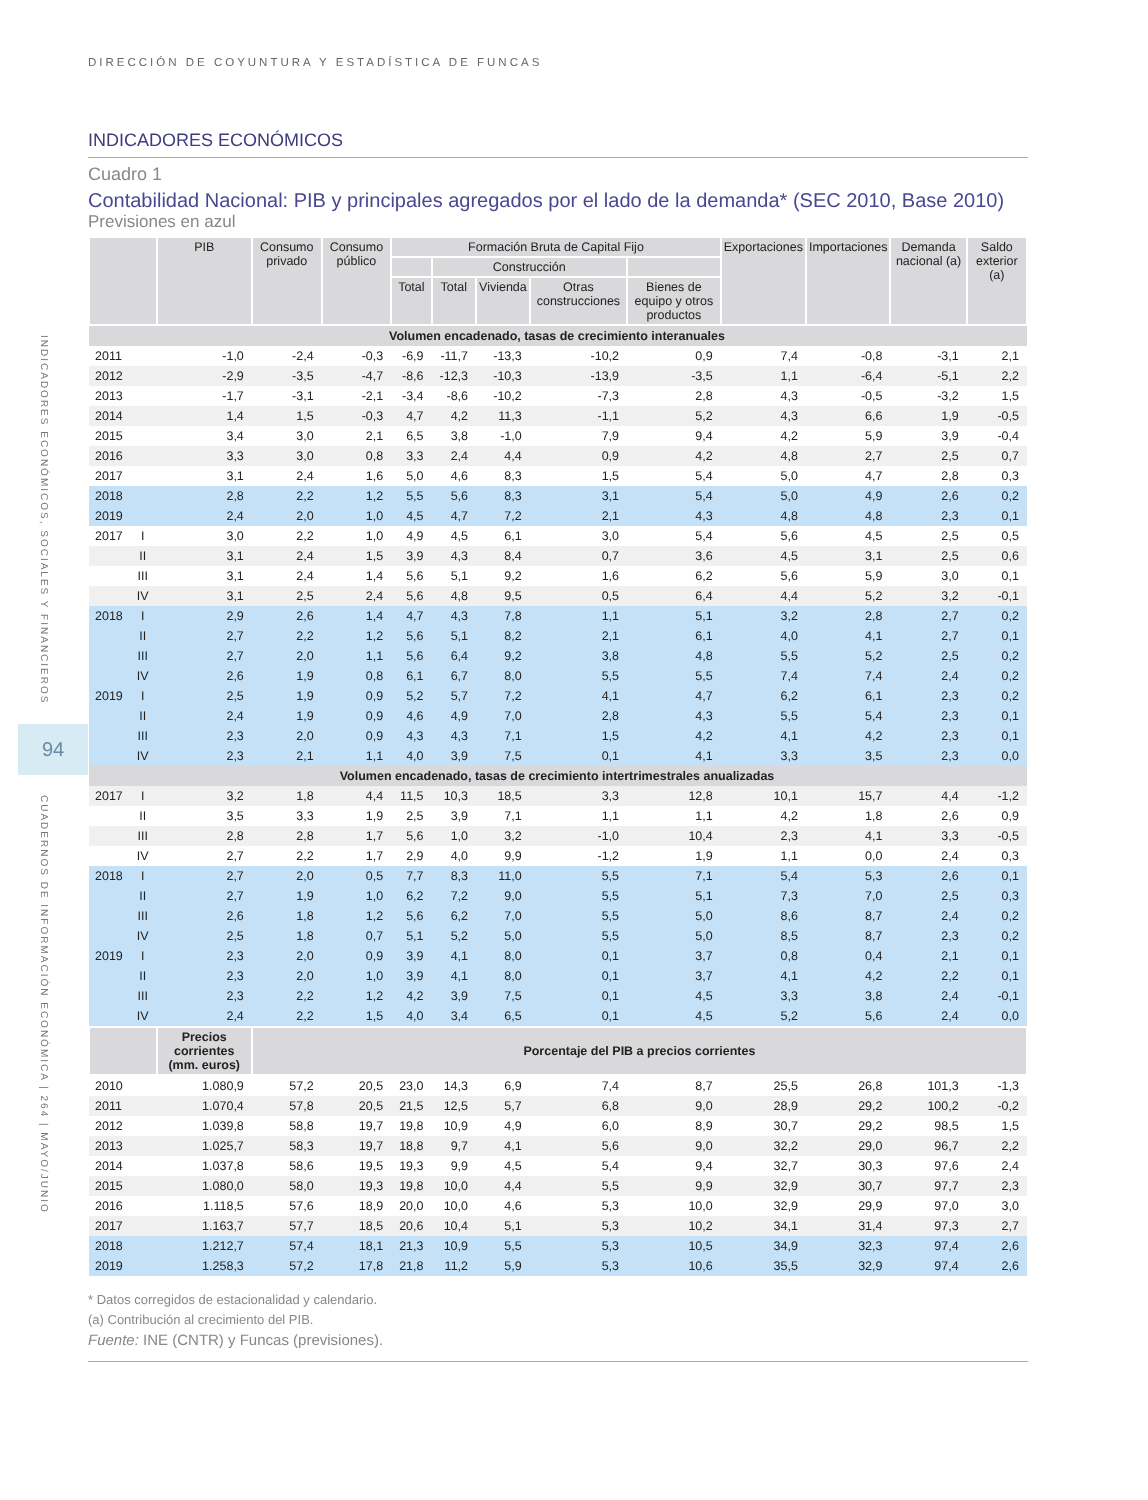INDICADORES ECONÓMICOS, SOCIALES Y FINANCIEROS
94
CUADERNOS DE INFORMACIÓN ECONÓMICA | 264 | MAYO/JUNIO
DIRECCIÓN DE COYUNTURA Y ESTADÍSTICA DE FUNCAS
INDICADORES ECONÓMICOS
Cuadro 1
Contabilidad Nacional: PIB y principales agregados por el lado de la demanda* (SEC 2010, Base 2010)
Previsiones en azul
| | | PIB | Consumo privado | Consumo público | Formación Bruta de Capital Fijo | | | | | Exportaciones | Importaciones | Demanda nacional (a) | Saldo exterior (a) |
| --- | --- | --- | --- | --- | --- | --- | --- | --- | --- | --- | --- | --- | --- |
| | | | | | | Construcción | | | | | | | |
| | | | | | Total | Total | Vivienda | Otras construcciones | Bienes de equipo y otros productos | | | | |
| Volumen encadenado, tasas de crecimiento interanuales | | | | | | | | | | | | | |
| 2011 | | -1,0 | -2,4 | -0,3 | -6,9 | -11,7 | -13,3 | -10,2 | 0,9 | 7,4 | -0,8 | -3,1 | 2,1 |
| 2012 | | -2,9 | -3,5 | -4,7 | -8,6 | -12,3 | -10,3 | -13,9 | -3,5 | 1,1 | -6,4 | -5,1 | 2,2 |
| 2013 | | -1,7 | -3,1 | -2,1 | -3,4 | -8,6 | -10,2 | -7,3 | 2,8 | 4,3 | -0,5 | -3,2 | 1,5 |
| 2014 | | 1,4 | 1,5 | -0,3 | 4,7 | 4,2 | 11,3 | -1,1 | 5,2 | 4,3 | 6,6 | 1,9 | -0,5 |
| 2015 | | 3,4 | 3,0 | 2,1 | 6,5 | 3,8 | -1,0 | 7,9 | 9,4 | 4,2 | 5,9 | 3,9 | -0,4 |
| 2016 | | 3,3 | 3,0 | 0,8 | 3,3 | 2,4 | 4,4 | 0,9 | 4,2 | 4,8 | 2,7 | 2,5 | 0,7 |
| 2017 | | 3,1 | 2,4 | 1,6 | 5,0 | 4,6 | 8,3 | 1,5 | 5,4 | 5,0 | 4,7 | 2,8 | 0,3 |
| 2018 | | 2,8 | 2,2 | 1,2 | 5,5 | 5,6 | 8,3 | 3,1 | 5,4 | 5,0 | 4,9 | 2,6 | 0,2 |
| 2019 | | 2,4 | 2,0 | 1,0 | 4,5 | 4,7 | 7,2 | 2,1 | 4,3 | 4,8 | 4,8 | 2,3 | 0,1 |
| 2017 | I | 3,0 | 2,2 | 1,0 | 4,9 | 4,5 | 6,1 | 3,0 | 5,4 | 5,6 | 4,5 | 2,5 | 0,5 |
| | II | 3,1 | 2,4 | 1,5 | 3,9 | 4,3 | 8,4 | 0,7 | 3,6 | 4,5 | 3,1 | 2,5 | 0,6 |
| | III | 3,1 | 2,4 | 1,4 | 5,6 | 5,1 | 9,2 | 1,6 | 6,2 | 5,6 | 5,9 | 3,0 | 0,1 |
| | IV | 3,1 | 2,5 | 2,4 | 5,6 | 4,8 | 9,5 | 0,5 | 6,4 | 4,4 | 5,2 | 3,2 | -0,1 |
| 2018 | I | 2,9 | 2,6 | 1,4 | 4,7 | 4,3 | 7,8 | 1,1 | 5,1 | 3,2 | 2,8 | 2,7 | 0,2 |
| | II | 2,7 | 2,2 | 1,2 | 5,6 | 5,1 | 8,2 | 2,1 | 6,1 | 4,0 | 4,1 | 2,7 | 0,1 |
| | III | 2,7 | 2,0 | 1,1 | 5,6 | 6,4 | 9,2 | 3,8 | 4,8 | 5,5 | 5,2 | 2,5 | 0,2 |
| | IV | 2,6 | 1,9 | 0,8 | 6,1 | 6,7 | 8,0 | 5,5 | 5,5 | 7,4 | 7,4 | 2,4 | 0,2 |
| 2019 | I | 2,5 | 1,9 | 0,9 | 5,2 | 5,7 | 7,2 | 4,1 | 4,7 | 6,2 | 6,1 | 2,3 | 0,2 |
| | II | 2,4 | 1,9 | 0,9 | 4,6 | 4,9 | 7,0 | 2,8 | 4,3 | 5,5 | 5,4 | 2,3 | 0,1 |
| | III | 2,3 | 2,0 | 0,9 | 4,3 | 4,3 | 7,1 | 1,5 | 4,2 | 4,1 | 4,2 | 2,3 | 0,1 |
| | IV | 2,3 | 2,1 | 1,1 | 4,0 | 3,9 | 7,5 | 0,1 | 4,1 | 3,3 | 3,5 | 2,3 | 0,0 |
| Volumen encadenado, tasas de crecimiento intertrimestrales anualizadas | | | | | | | | | | | | | |
| 2017 | I | 3,2 | 1,8 | 4,4 | 11,5 | 10,3 | 18,5 | 3,3 | 12,8 | 10,1 | 15,7 | 4,4 | -1,2 |
| | II | 3,5 | 3,3 | 1,9 | 2,5 | 3,9 | 7,1 | 1,1 | 1,1 | 4,2 | 1,8 | 2,6 | 0,9 |
| | III | 2,8 | 2,8 | 1,7 | 5,6 | 1,0 | 3,2 | -1,0 | 10,4 | 2,3 | 4,1 | 3,3 | -0,5 |
| | IV | 2,7 | 2,2 | 1,7 | 2,9 | 4,0 | 9,9 | -1,2 | 1,9 | 1,1 | 0,0 | 2,4 | 0,3 |
| 2018 | I | 2,7 | 2,0 | 0,5 | 7,7 | 8,3 | 11,0 | 5,5 | 7,1 | 5,4 | 5,3 | 2,6 | 0,1 |
| | II | 2,7 | 1,9 | 1,0 | 6,2 | 7,2 | 9,0 | 5,5 | 5,1 | 7,3 | 7,0 | 2,5 | 0,3 |
| | III | 2,6 | 1,8 | 1,2 | 5,6 | 6,2 | 7,0 | 5,5 | 5,0 | 8,6 | 8,7 | 2,4 | 0,2 |
| | IV | 2,5 | 1,8 | 0,7 | 5,1 | 5,2 | 5,0 | 5,5 | 5,0 | 8,5 | 8,7 | 2,3 | 0,2 |
| 2019 | I | 2,3 | 2,0 | 0,9 | 3,9 | 4,1 | 8,0 | 0,1 | 3,7 | 0,8 | 0,4 | 2,1 | 0,1 |
| | II | 2,3 | 2,0 | 1,0 | 3,9 | 4,1 | 8,0 | 0,1 | 3,7 | 4,1 | 4,2 | 2,2 | 0,1 |
| | III | 2,3 | 2,2 | 1,2 | 4,2 | 3,9 | 7,5 | 0,1 | 4,5 | 3,3 | 3,8 | 2,4 | -0,1 |
| | IV | 2,4 | 2,2 | 1,5 | 4,0 | 3,4 | 6,5 | 0,1 | 4,5 | 5,2 | 5,6 | 2,4 | 0,0 |
| | | Precios corrientes (mm. euros) | Porcentaje del PIB a precios corrientes | | | | | | | | | | |
| 2010 | | 1.080,9 | 57,2 | 20,5 | 23,0 | 14,3 | 6,9 | 7,4 | 8,7 | 25,5 | 26,8 | 101,3 | -1,3 |
| 2011 | | 1.070,4 | 57,8 | 20,5 | 21,5 | 12,5 | 5,7 | 6,8 | 9,0 | 28,9 | 29,2 | 100,2 | -0,2 |
| 2012 | | 1.039,8 | 58,8 | 19,7 | 19,8 | 10,9 | 4,9 | 6,0 | 8,9 | 30,7 | 29,2 | 98,5 | 1,5 |
| 2013 | | 1.025,7 | 58,3 | 19,7 | 18,8 | 9,7 | 4,1 | 5,6 | 9,0 | 32,2 | 29,0 | 96,7 | 2,2 |
| 2014 | | 1.037,8 | 58,6 | 19,5 | 19,3 | 9,9 | 4,5 | 5,4 | 9,4 | 32,7 | 30,3 | 97,6 | 2,4 |
| 2015 | | 1.080,0 | 58,0 | 19,3 | 19,8 | 10,0 | 4,4 | 5,5 | 9,9 | 32,9 | 30,7 | 97,7 | 2,3 |
| 2016 | | 1.118,5 | 57,6 | 18,9 | 20,0 | 10,0 | 4,6 | 5,3 | 10,0 | 32,9 | 29,9 | 97,0 | 3,0 |
| 2017 | | 1.163,7 | 57,7 | 18,5 | 20,6 | 10,4 | 5,1 | 5,3 | 10,2 | 34,1 | 31,4 | 97,3 | 2,7 |
| 2018 | | 1.212,7 | 57,4 | 18,1 | 21,3 | 10,9 | 5,5 | 5,3 | 10,5 | 34,9 | 32,3 | 97,4 | 2,6 |
| 2019 | | 1.258,3 | 57,2 | 17,8 | 21,8 | 11,2 | 5,9 | 5,3 | 10,6 | 35,5 | 32,9 | 97,4 | 2,6 |
* Datos corregidos de estacionalidad y calendario.
(a) Contribución al crecimiento del PIB.
Fuente: INE (CNTR) y Funcas (previsiones).